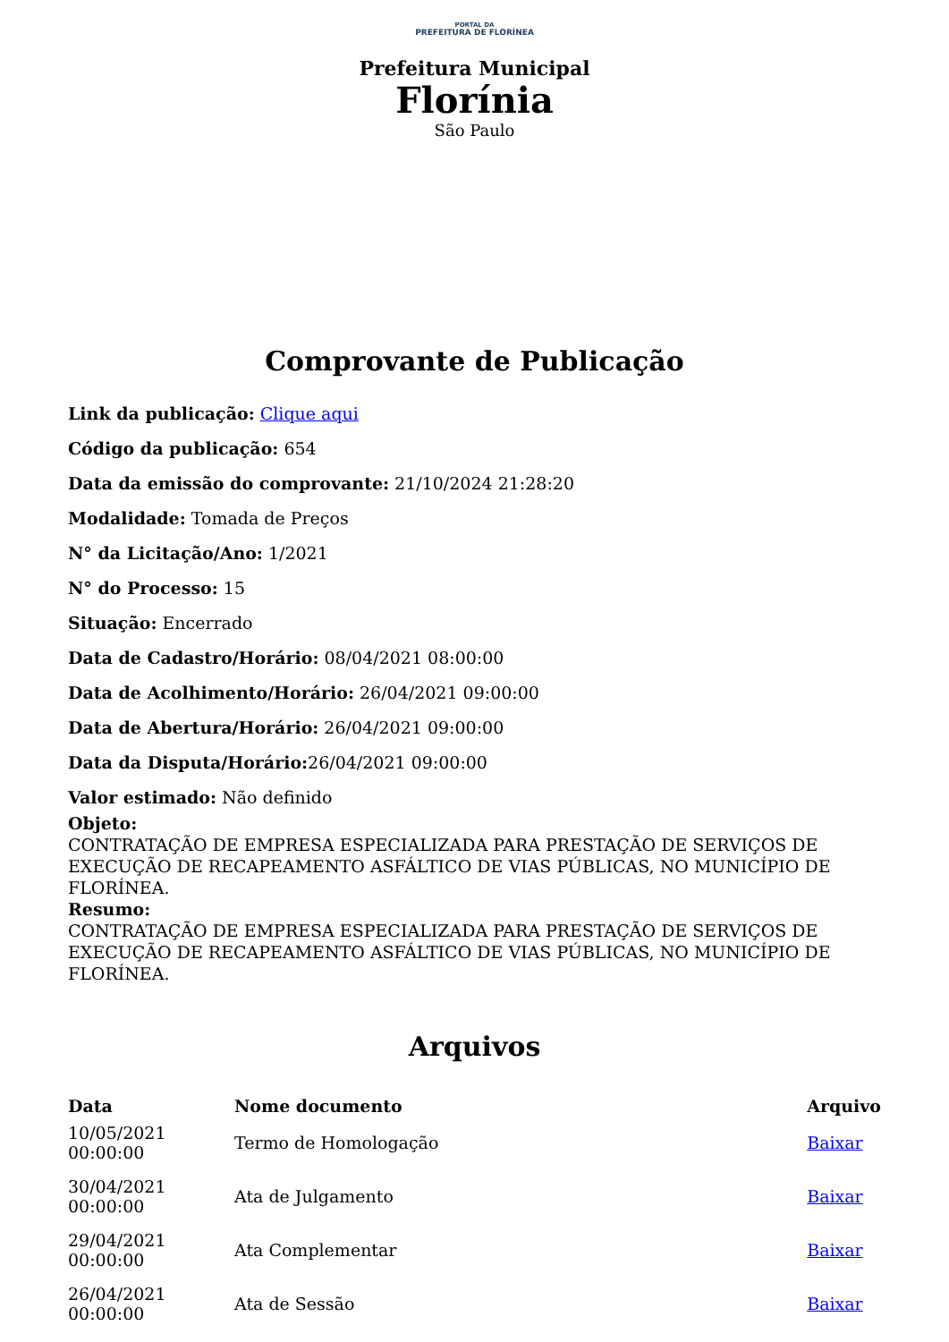PORTAL DA
PREFEITURA DE FLORÍNEA
Prefeitura Municipal
Florínia
São Paulo
Comprovante de Publicação
Link da publicação: Clique aqui
Código da publicação: 654
Data da emissão do comprovante: 21/10/2024 21:28:20
Modalidade: Tomada de Preços
N° da Licitação/Ano: 1/2021
N° do Processo: 15
Situação: Encerrado
Data de Cadastro/Horário: 08/04/2021 08:00:00
Data de Acolhimento/Horário: 26/04/2021 09:00:00
Data de Abertura/Horário: 26/04/2021 09:00:00
Data da Disputa/Horário: 26/04/2021 09:00:00
Valor estimado: Não definido
Objeto:
CONTRATAÇÃO DE EMPRESA ESPECIALIZADA PARA PRESTAÇÃO DE SERVIÇOS DE EXECUÇÃO DE RECAPEAMENTO ASFÁLTICO DE VIAS PÚBLICAS, NO MUNICÍPIO DE FLORÍNEA.
Resumo:
CONTRATAÇÃO DE EMPRESA ESPECIALIZADA PARA PRESTAÇÃO DE SERVIÇOS DE EXECUÇÃO DE RECAPEAMENTO ASFÁLTICO DE VIAS PÚBLICAS, NO MUNICÍPIO DE FLORÍNEA.
Arquivos
| Data | Nome documento | Arquivo |
| --- | --- | --- |
| 10/05/2021 00:00:00 | Termo de Homologação | Baixar |
| 30/04/2021 00:00:00 | Ata de Julgamento | Baixar |
| 29/04/2021 00:00:00 | Ata Complementar | Baixar |
| 26/04/2021 00:00:00 | Ata de Sessão | Baixar |